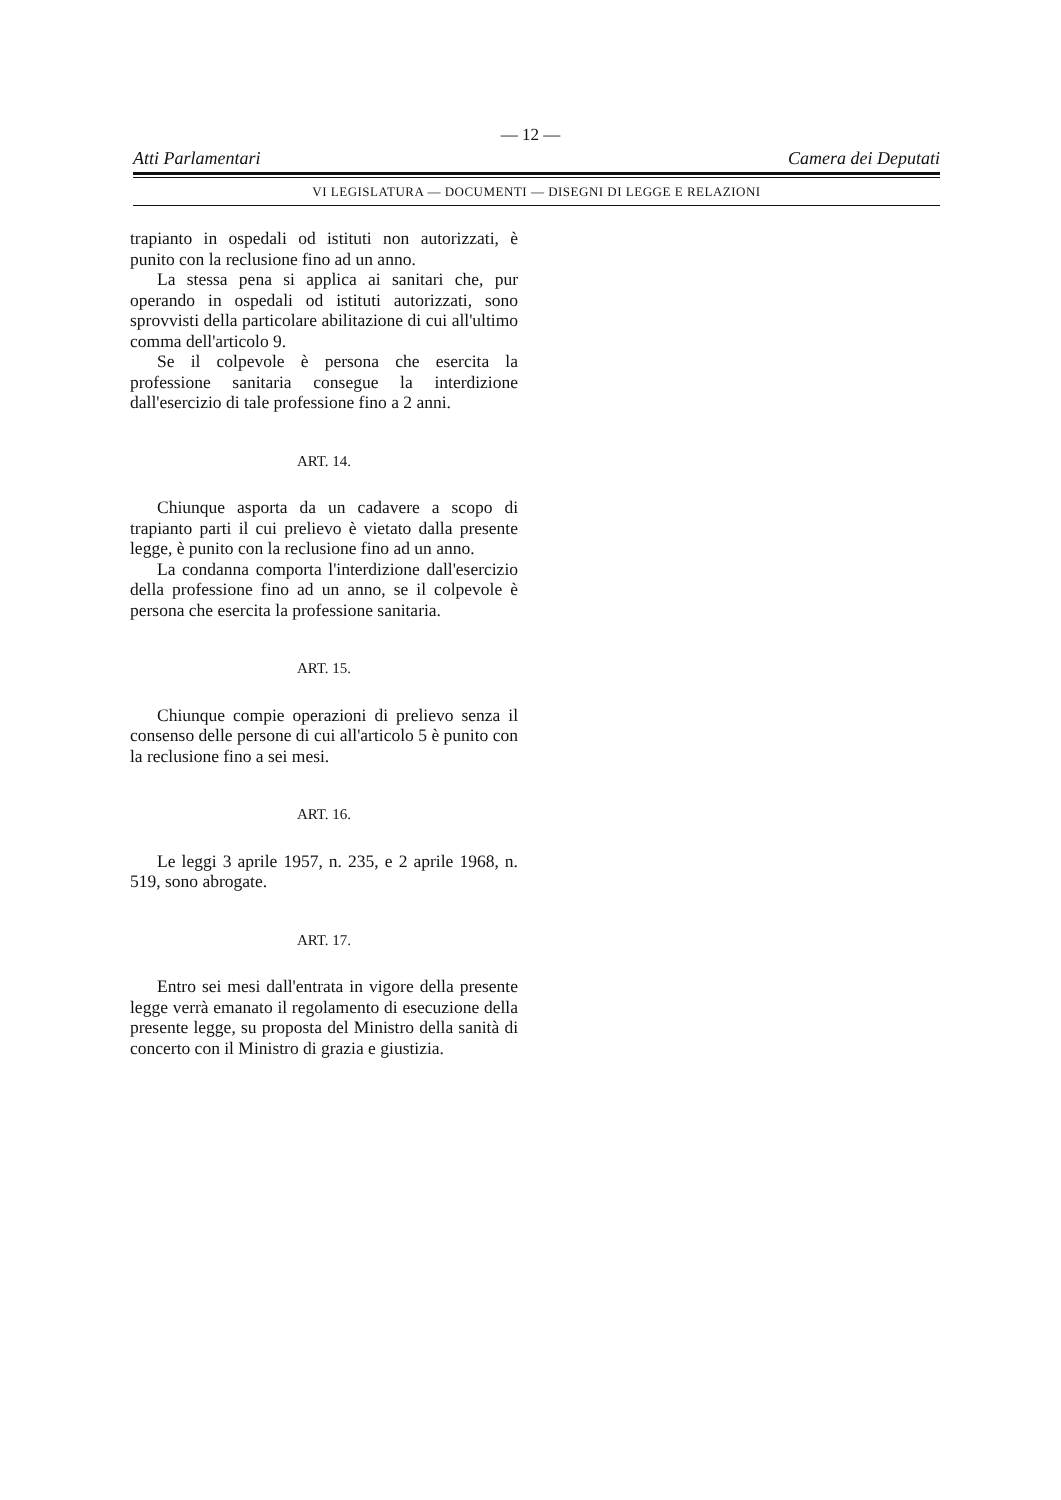— 12 —
Atti Parlamentari Camera dei Deputati
VI LEGISLATURA — DOCUMENTI — DISEGNI DI LEGGE E RELAZIONI
trapianto in ospedali od istituti non autorizzati, è punito con la reclusione fino ad un anno.
La stessa pena si applica ai sanitari che, pur operando in ospedali od istituti autorizzati, sono sprovvisti della particolare abilitazione di cui all'ultimo comma dell'articolo 9.
Se il colpevole è persona che esercita la professione sanitaria consegue la interdizione dall'esercizio di tale professione fino a 2 anni.
ART. 14.
Chiunque asporta da un cadavere a scopo di trapianto parti il cui prelievo è vietato dalla presente legge, è punito con la reclusione fino ad un anno.
La condanna comporta l'interdizione dall'esercizio della professione fino ad un anno, se il colpevole è persona che esercita la professione sanitaria.
ART. 15.
Chiunque compie operazioni di prelievo senza il consenso delle persone di cui all'articolo 5 è punito con la reclusione fino a sei mesi.
ART. 16.
Le leggi 3 aprile 1957, n. 235, e 2 aprile 1968, n. 519, sono abrogate.
ART. 17.
Entro sei mesi dall'entrata in vigore della presente legge verrà emanato il regolamento di esecuzione della presente legge, su proposta del Ministro della sanità di concerto con il Ministro di grazia e giustizia.